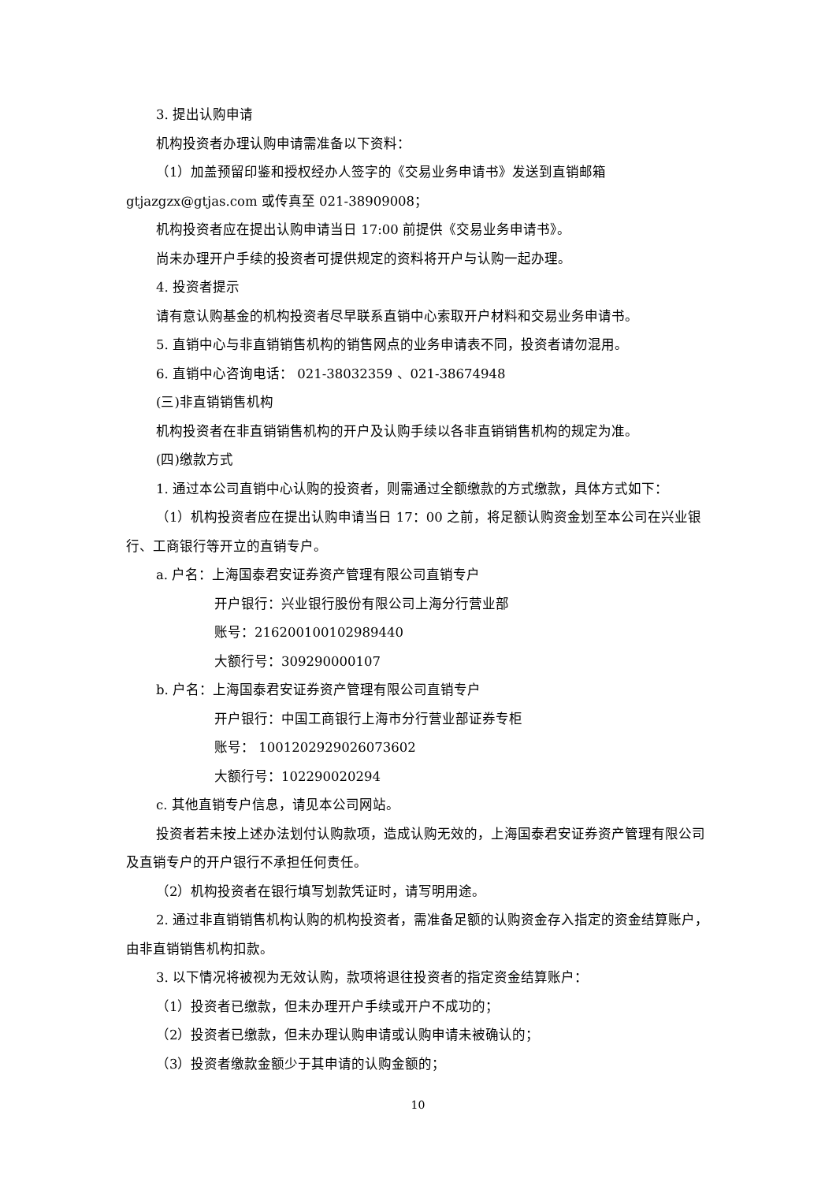3. 提出认购申请
机构投资者办理认购申请需准备以下资料：
（1）加盖预留印鉴和授权经办人签字的《交易业务申请书》发送到直销邮箱 gtjazgzx@gtjas.com 或传真至 021-38909008；
机构投资者应在提出认购申请当日 17:00 前提供《交易业务申请书》。
尚未办理开户手续的投资者可提供规定的资料将开户与认购一起办理。
4. 投资者提示
请有意认购基金的机构投资者尽早联系直销中心索取开户材料和交易业务申请书。
5. 直销中心与非直销销售机构的销售网点的业务申请表不同，投资者请勿混用。
6. 直销中心咨询电话： 021-38032359 、021-38674948
(三)非直销销售机构
机构投资者在非直销销售机构的开户及认购手续以各非直销销售机构的规定为准。
(四)缴款方式
1. 通过本公司直销中心认购的投资者，则需通过全额缴款的方式缴款，具体方式如下：
（1）机构投资者应在提出认购申请当日 17：00 之前，将足额认购资金划至本公司在兴业银行、工商银行等开立的直销专户。
a. 户名：上海国泰君安证券资产管理有限公司直销专户
开户银行：兴业银行股份有限公司上海分行营业部
账号：216200100102989440
大额行号：309290000107
b. 户名：上海国泰君安证券资产管理有限公司直销专户
开户银行：中国工商银行上海市分行营业部证券专柜
账号： 1001202929026073602
大额行号：102290020294
c. 其他直销专户信息，请见本公司网站。
投资者若未按上述办法划付认购款项，造成认购无效的，上海国泰君安证券资产管理有限公司及直销专户的开户银行不承担任何责任。
（2）机构投资者在银行填写划款凭证时，请写明用途。
2. 通过非直销销售机构认购的机构投资者，需准备足额的认购资金存入指定的资金结算账户，由非直销销售机构扣款。
3. 以下情况将被视为无效认购，款项将退往投资者的指定资金结算账户：
（1）投资者已缴款，但未办理开户手续或开户不成功的；
（2）投资者已缴款，但未办理认购申请或认购申请未被确认的；
（3）投资者缴款金额少于其申请的认购金额的；
10